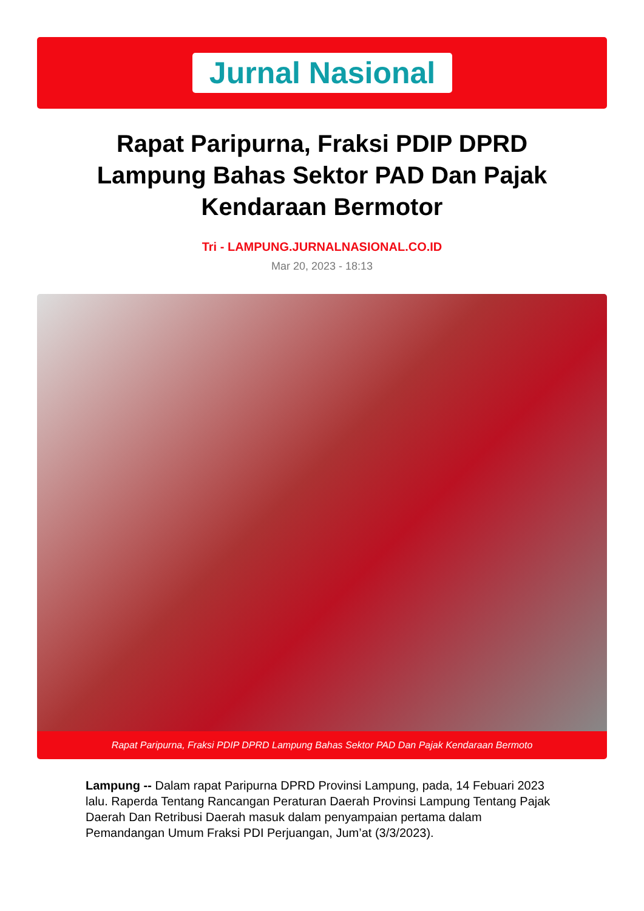Jurnal Nasional
Rapat Paripurna, Fraksi PDIP DPRD Lampung Bahas Sektor PAD Dan Pajak Kendaraan Bermotor
Tri - LAMPUNG.JURNALNASIONAL.CO.ID
Mar 20, 2023 - 18:13
Rapat Paripurna, Fraksi PDIP DPRD Lampung Bahas Sektor PAD Dan Pajak Kendaraan Bermoto
Lampung -- Dalam rapat Paripurna DPRD Provinsi Lampung, pada, 14 Febuari 2023 lalu. Raperda Tentang Rancangan Peraturan Daerah Provinsi Lampung Tentang Pajak Daerah Dan Retribusi Daerah masuk dalam penyampaian pertama dalam Pemandangan Umum Fraksi PDI Perjuangan, Jum’at (3/3/2023).